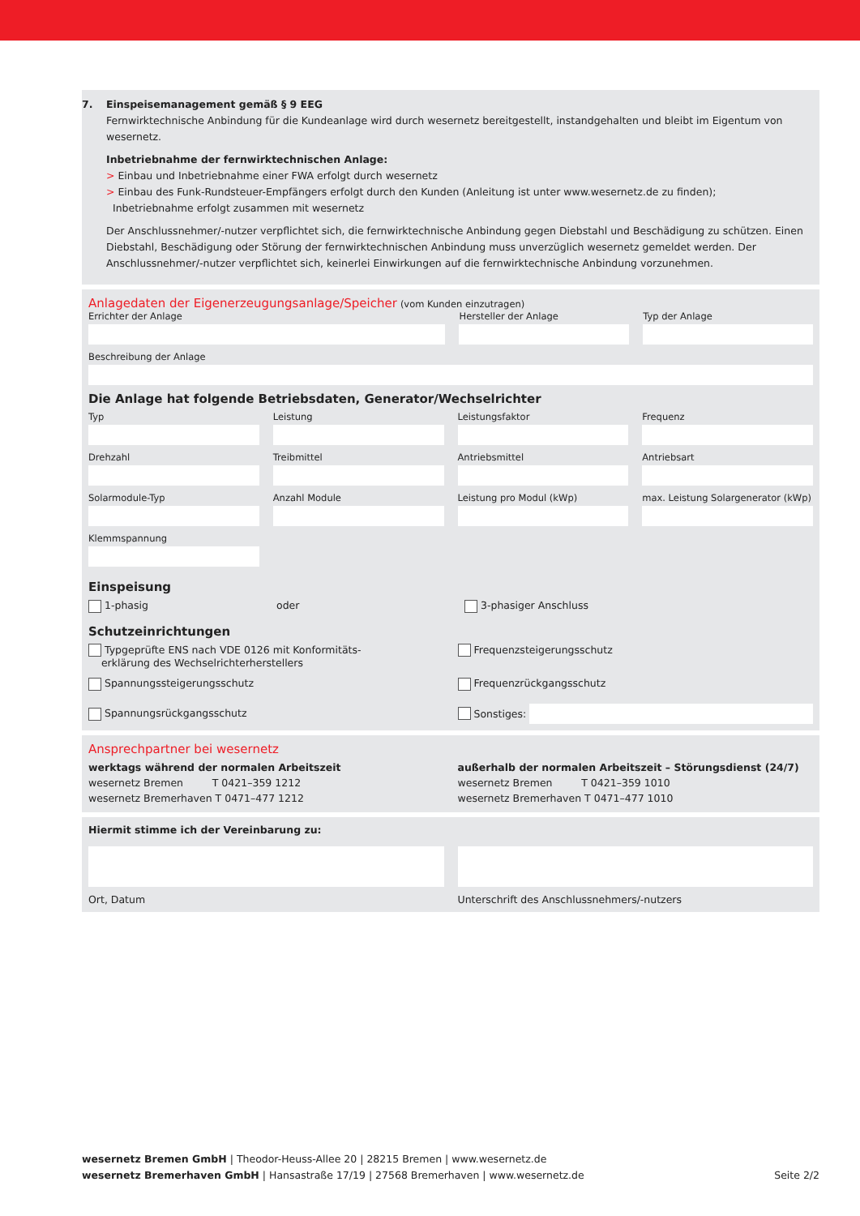7. Einspeisemanagement gemäß § 9 EEG
Fernwirktechnische Anbindung für die Kundeanlage wird durch wesernetz bereitgestellt, instandgehalten und bleibt im Eigentum von wesernetz.
Inbetriebnahme der fernwirktechnischen Anlage:
> Einbau und Inbetriebnahme einer FWA erfolgt durch wesernetz
> Einbau des Funk-Rundsteuer-Empfängers erfolgt durch den Kunden (Anleitung ist unter www.wesernetz.de zu finden);
Inbetriebnahme erfolgt zusammen mit wesernetz
Der Anschlussnehmer/-nutzer verpflichtet sich, die fernwirktechnische Anbindung gegen Diebstahl und Beschädigung zu schützen. Einen Diebstahl, Beschädigung oder Störung der fernwirktechnischen Anbindung muss unverzüglich wesernetz gemeldet werden. Der Anschlussnehmer/-nutzer verpflichtet sich, keinerlei Einwirkungen auf die fernwirktechnische Anbindung vorzunehmen.
Anlagedaten der Eigenerzeugungsanlage/Speicher (vom Kunden einzutragen)
Errichter der Anlage Hersteller der Anlage Typ der Anlage
Beschreibung der Anlage
Die Anlage hat folgende Betriebsdaten, Generator/Wechselrichter
Typ Leistung Leistungsfaktor Frequenz
Drehzahl Treibmittel Antriebsmittel Antriebsart
Solarmodule-Typ Anzahl Module Leistung pro Modul (kWp) max. Leistung Solargenerator (kWp)
Klemmspannung
Einspeisung
1-phasig oder 3-phasiger Anschluss
Schutzeinrichtungen
Typgeprüfte ENS nach VDE 0126 mit Konformitäts-
erklärung des Wechselrichterherstellers
Frequenzsteigerungsschutz
Spannungssteigerungsschutz Frequenzrückgangsschutz
Spannungsrückgangsschutz Sonstiges:
Ansprechpartner bei wesernetz
werktags während der normalen Arbeitszeit
wesernetz Bremen T 0421–359 1212
wesernetz Bremerhaven T 0471–477 1212
außerhalb der normalen Arbeitszeit – Störungsdienst (24/7)
wesernetz Bremen T 0421–359 1010
wesernetz Bremerhaven T 0471–477 1010
Hiermit stimme ich der Vereinbarung zu:
Ort, Datum Unterschrift des Anschlussnehmers/-nutzers
wesernetz Bremen GmbH | Theodor-Heuss-Allee 20 | 28215 Bremen | www.wesernetz.de
wesernetz Bremerhaven GmbH | Hansastraße 17/19 | 27568 Bremerhaven | www.wesernetz.de
Seite 2/2